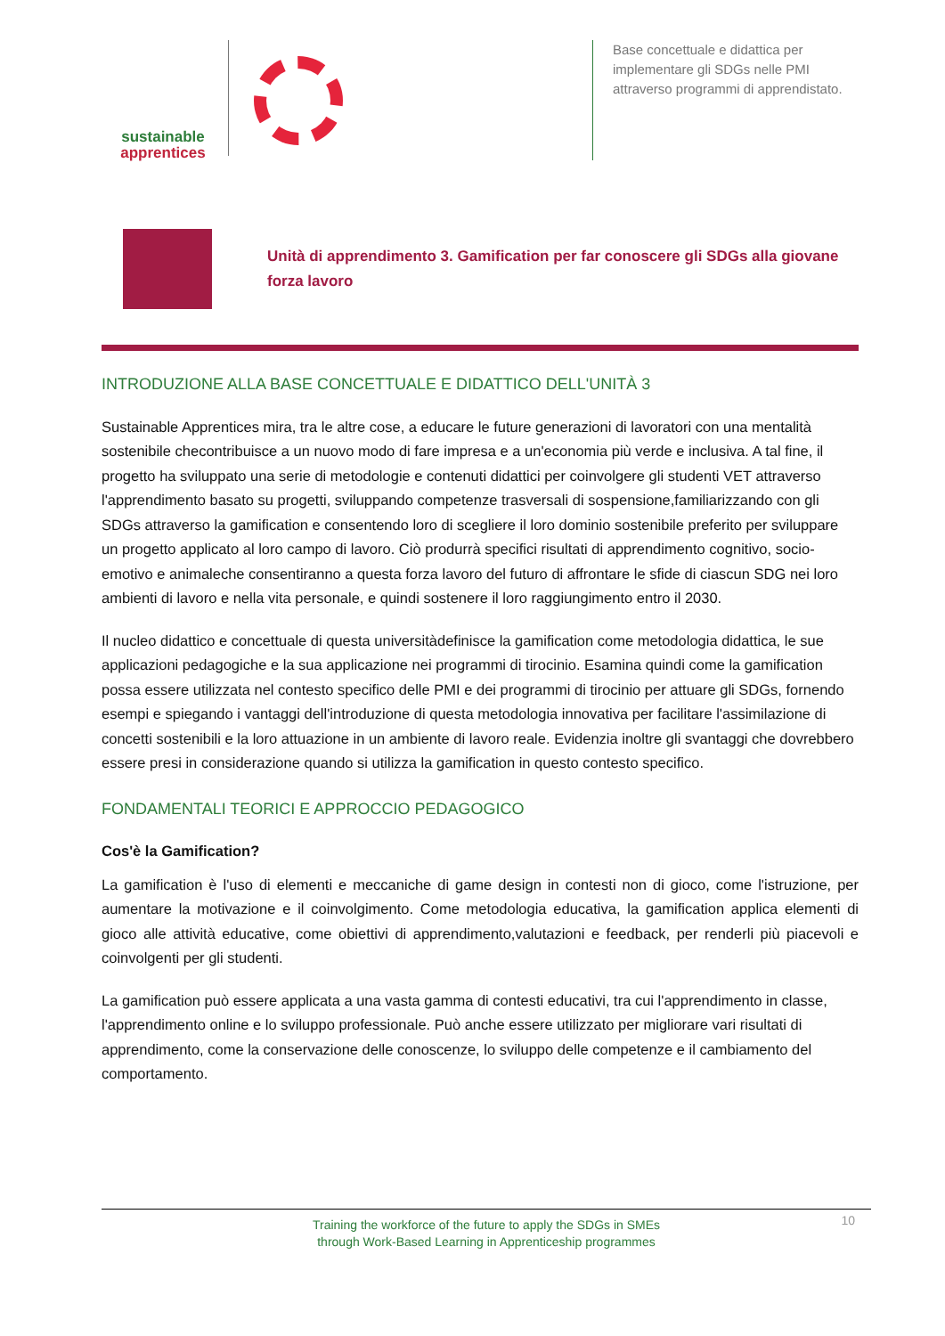sustainable
apprentices
Base concettuale e didattica per implementare gli SDGs nelle PMI attraverso programmi di apprendistato.
Unità di apprendimento 3. Gamification per far conoscere gli SDGs alla giovane forza lavoro
INTRODUZIONE ALLA BASE CONCETTUALE E DIDATTICO DELL'UNITÀ 3
Sustainable Apprentices mira, tra le altre cose, a educare le future generazioni di lavoratori con una mentalità sostenibile checontribuisce a un nuovo modo di fare impresa e a un'economia più verde e inclusiva. A tal fine, il progetto ha sviluppato una serie di metodologie e contenuti didattici per coinvolgere gli studenti VET attraverso l'apprendimento basato su progetti, sviluppando competenze trasversali di sospensione,familiarizzando con gli SDGs attraverso la gamification e consentendo loro di scegliere il loro dominio sostenibile preferito per sviluppare un progetto applicato al loro campo di lavoro. Ciò produrrà specifici risultati di apprendimento cognitivo, socio-emotivo e animaleche consentiranno a questa forza lavoro del futuro di affrontare le sfide di ciascun SDG nei loro ambienti di lavoro e nella vita personale, e quindi sostenere il loro raggiungimento entro il 2030.
Il nucleo didattico e concettuale di questa universitàdefinisce la gamification come metodologia didattica, le sue applicazioni pedagogiche e la sua applicazione nei programmi di tirocinio. Esamina quindi come la gamification possa essere utilizzata nel contesto specifico delle PMI e dei programmi di tirocinio per attuare gli SDGs, fornendo esempi e spiegando i vantaggi dell'introduzione di questa metodologia innovativa per facilitare l'assimilazione di concetti sostenibili e la loro attuazione in un ambiente di lavoro reale. Evidenzia inoltre gli svantaggi che dovrebbero essere presi in considerazione quando si utilizza la gamification in questo contesto specifico.
FONDAMENTALI TEORICI E APPROCCIO PEDAGOGICO
Cos'è la Gamification?
La gamification è l'uso di elementi e meccaniche di game design in contesti non di gioco, come l'istruzione, per aumentare la motivazione e il coinvolgimento. Come metodologia educativa, la gamification applica elementi di gioco alle attività educative, come obiettivi di apprendimento,valutazioni e feedback, per renderli più piacevoli e coinvolgenti per gli studenti.
La gamification può essere applicata a una vasta gamma di contesti educativi, tra cui l'apprendimento in classe, l'apprendimento online e lo sviluppo professionale. Può anche essere utilizzato per migliorare vari risultati di apprendimento, come la conservazione delle conoscenze, lo sviluppo delle competenze e il cambiamento del comportamento.
Training the workforce of the future to apply the SDGs in SMEs
through Work-Based Learning in Apprenticeship programmes
10